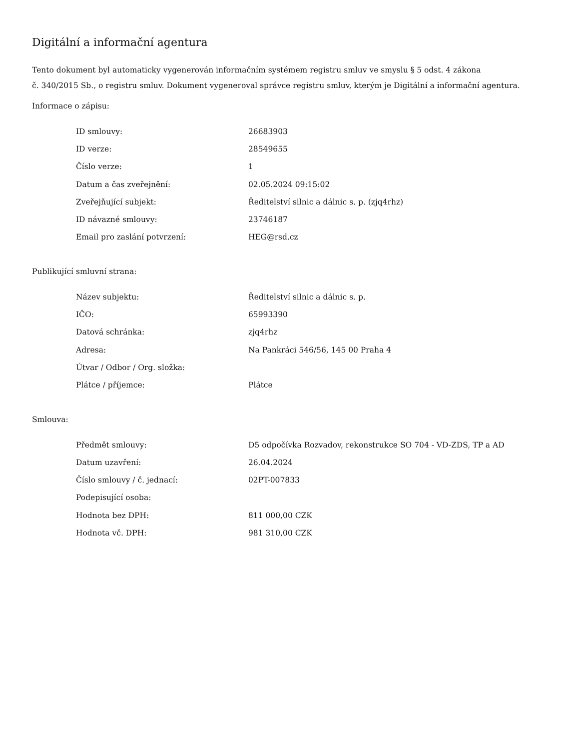Digitální a informační agentura
Tento dokument byl automaticky vygenerován informačním systémem registru smluv ve smyslu § 5 odst. 4 zákona
č. 340/2015 Sb., o registru smluv. Dokument vygeneroval správce registru smluv, kterým je Digitální a informační agentura.
Informace o zápisu:
| ID smlouvy: | 26683903 |
| ID verze: | 28549655 |
| Číslo verze: | 1 |
| Datum a čas zveřejnění: | 02.05.2024 09:15:02 |
| Zveřejňující subjekt: | Ředitelství silnic a dálnic s. p. (zjq4rhz) |
| ID návazné smlouvy: | 23746187 |
| Email pro zaslání potvrzení: | HEG@rsd.cz |
Publikující smluvní strana:
| Název subjektu: | Ředitelství silnic a dálnic s. p. |
| IČO: | 65993390 |
| Datová schránka: | zjq4rhz |
| Adresa: | Na Pankráci 546/56, 145 00 Praha 4 |
| Útvar / Odbor / Org. složka: | |
| Plátce / příjemce: | Plátce |
Smlouva:
| Předmět smlouvy: | D5 odpočívka Rozvadov, rekonstrukce SO 704 - VD-ZDS, TP a AD |
| Datum uzavření: | 26.04.2024 |
| Číslo smlouvy / č. jednací: | 02PT-007833 |
| Podepisující osoba: | |
| Hodnota bez DPH: | 811 000,00 CZK |
| Hodnota vč. DPH: | 981 310,00 CZK |